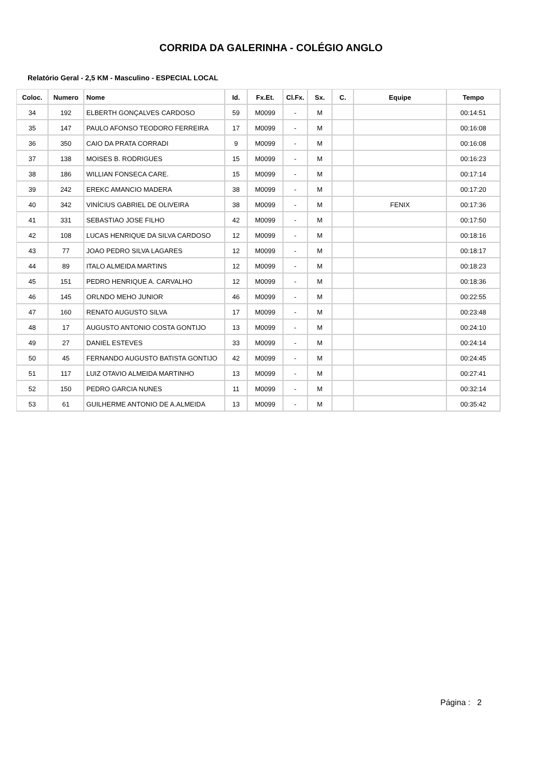CORRIDA DA GALERINHA - COLÉGIO ANGLO
Relatório Geral - 2,5 KM - Masculino - ESPECIAL LOCAL
| Coloc. | Numero | Nome | Id. | Fx.Et. | Cl.Fx. | Sx. | C. | Equipe | Tempo |
| --- | --- | --- | --- | --- | --- | --- | --- | --- | --- |
| 34 | 192 | ELBERTH GONÇALVES CARDOSO | 59 | M0099 | - | M | | | 00:14:51 |
| 35 | 147 | PAULO AFONSO TEODORO FERREIRA | 17 | M0099 | - | M | | | 00:16:08 |
| 36 | 350 | CAIO DA PRATA CORRADI | 9 | M0099 | - | M | | | 00:16:08 |
| 37 | 138 | MOISES B. RODRIGUES | 15 | M0099 | - | M | | | 00:16:23 |
| 38 | 186 | WILLIAN FONSECA CARE. | 15 | M0099 | - | M | | | 00:17:14 |
| 39 | 242 | EREKC AMANCIO MADERA | 38 | M0099 | - | M | | | 00:17:20 |
| 40 | 342 | VINÍCIUS GABRIEL DE OLIVEIRA | 38 | M0099 | - | M | | FENIX | 00:17:36 |
| 41 | 331 | SEBASTIAO JOSE FILHO | 42 | M0099 | - | M | | | 00:17:50 |
| 42 | 108 | LUCAS HENRIQUE DA SILVA CARDOSO | 12 | M0099 | - | M | | | 00:18:16 |
| 43 | 77 | JOAO PEDRO SILVA LAGARES | 12 | M0099 | - | M | | | 00:18:17 |
| 44 | 89 | ITALO ALMEIDA MARTINS | 12 | M0099 | - | M | | | 00:18:23 |
| 45 | 151 | PEDRO HENRIQUE A. CARVALHO | 12 | M0099 | - | M | | | 00:18:36 |
| 46 | 145 | ORLNDO MEHO JUNIOR | 46 | M0099 | - | M | | | 00:22:55 |
| 47 | 160 | RENATO AUGUSTO SILVA | 17 | M0099 | - | M | | | 00:23:48 |
| 48 | 17 | AUGUSTO ANTONIO COSTA GONTIJO | 13 | M0099 | - | M | | | 00:24:10 |
| 49 | 27 | DANIEL ESTEVES | 33 | M0099 | - | M | | | 00:24:14 |
| 50 | 45 | FERNANDO AUGUSTO BATISTA GONTIJO | 42 | M0099 | - | M | | | 00:24:45 |
| 51 | 117 | LUIZ OTAVIO ALMEIDA MARTINHO | 13 | M0099 | - | M | | | 00:27:41 |
| 52 | 150 | PEDRO GARCIA NUNES | 11 | M0099 | - | M | | | 00:32:14 |
| 53 | 61 | GUILHERME ANTONIO DE A.ALMEIDA | 13 | M0099 | - | M | | | 00:35:42 |
Página : 2